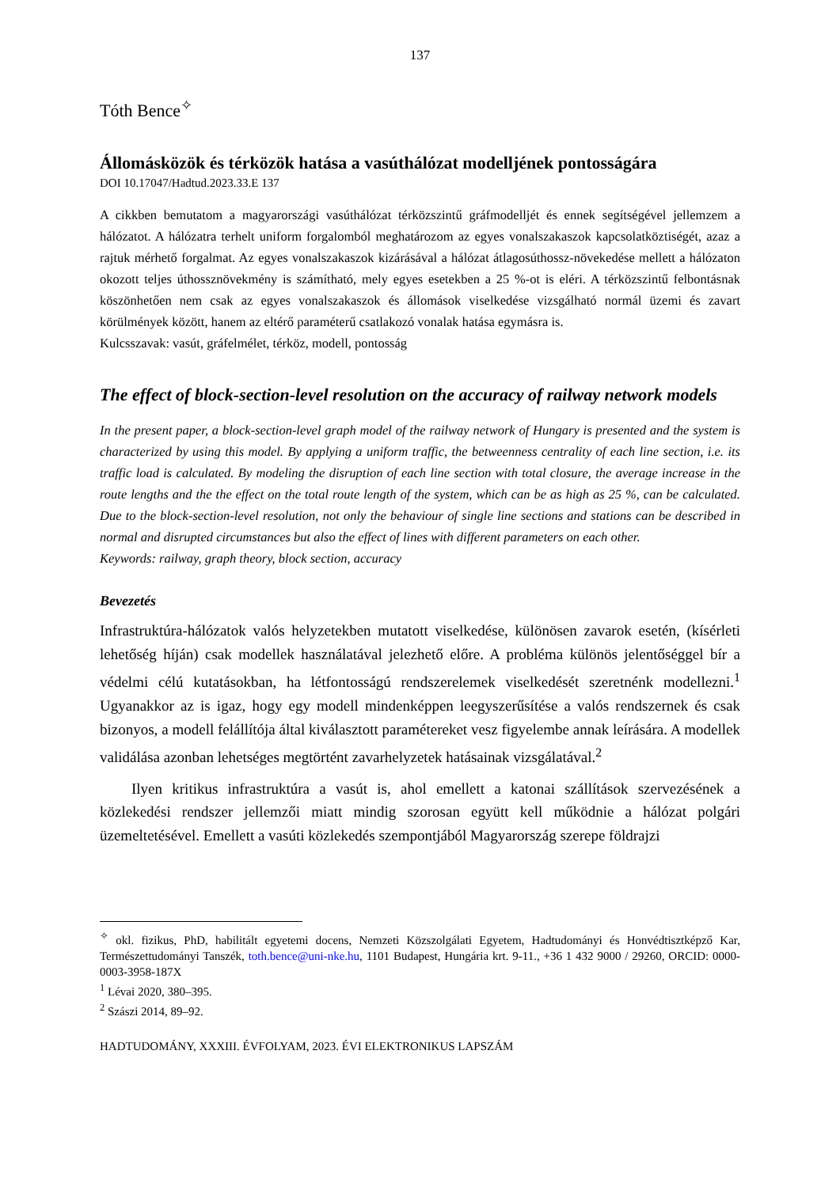137
Tóth Bence<sup>✧</sup>
Állomásközök és térközök hatása a vasúthálózat modelljének pontosságára
DOI 10.17047/Hadtud.2023.33.E 137
A cikkben bemutatom a magyarországi vasúthálózat térközszintű gráfmodelljét és ennek segítségével jellemzem a hálózatot. A hálózatra terhelt uniform forgalomból meghatározom az egyes vonalszakaszok kapcsolatköztiségét, azaz a rajtuk mérhető forgalmat. Az egyes vonalszakaszok kizárásával a hálózat átlagosúthossz-növekedése mellett a hálózaton okozott teljes úthossznövekmény is számítható, mely egyes esetekben a 25 %-ot is eléri. A térközszintű felbontásnak köszönhetően nem csak az egyes vonalszakaszok és állomások viselkedése vizsgálható normál üzemi és zavart körülmények között, hanem az eltérő paraméterű csatlakozó vonalak hatása egymásra is.
Kulcsszavak: vasút, gráfelmélet, térköz, modell, pontosság
The effect of block-section-level resolution on the accuracy of railway network models
In the present paper, a block-section-level graph model of the railway network of Hungary is presented and the system is characterized by using this model. By applying a uniform traffic, the betweenness centrality of each line section, i.e. its traffic load is calculated. By modeling the disruption of each line section with total closure, the average increase in the route lengths and the the effect on the total route length of the system, which can be as high as 25 %, can be calculated. Due to the block-section-level resolution, not only the behaviour of single line sections and stations can be described in normal and disrupted circumstances but also the effect of lines with different parameters on each other.
Keywords: railway, graph theory, block section, accuracy
Bevezetés
Infrastruktúra-hálózatok valós helyzetekben mutatott viselkedése, különösen zavarok esetén, (kísérleti lehetőség híján) csak modellek használatával jelezhető előre. A probléma különös jelentőséggel bír a védelmi célú kutatásokban, ha létfontosságú rendszerelemek viselkedését szeretnénk modellezni.<sup>1</sup> Ugyanakkor az is igaz, hogy egy modell mindenképpen leegyszerűsítése a valós rendszernek és csak bizonyos, a modell felállítója által kiválasztott paramétereket vesz figyelembe annak leírására. A modellek validálása azonban lehetséges megtörtént zavarhelyzetek hatásainak vizsgálatával.<sup>2</sup>
Ilyen kritikus infrastruktúra a vasút is, ahol emellett a katonai szállítások szervezésének a közlekedési rendszer jellemzői miatt mindig szorosan együtt kell működnie a hálózat polgári üzemeltetésével. Emellett a vasúti közlekedés szempontjából Magyarország szerepe földrajzi
<sup>✧</sup> okl. fizikus, PhD, habilitált egyetemi docens, Nemzeti Közszolgálati Egyetem, Hadtudományi és Honvédtisztképző Kar, Természettudományi Tanszék, toth.bence@uni-nke.hu, 1101 Budapest, Hungária krt. 9-11., +36 1 432 9000 / 29260, ORCID: 0000-0003-3958-187X
<sup>1</sup> Lévai 2020, 380–395.
<sup>2</sup> Szászi 2014, 89–92.
HADTUDOMÁNY, XXXIII. ÉVFOLYAM, 2023. ÉVI ELEKTRONIKUS LAPSZÁM